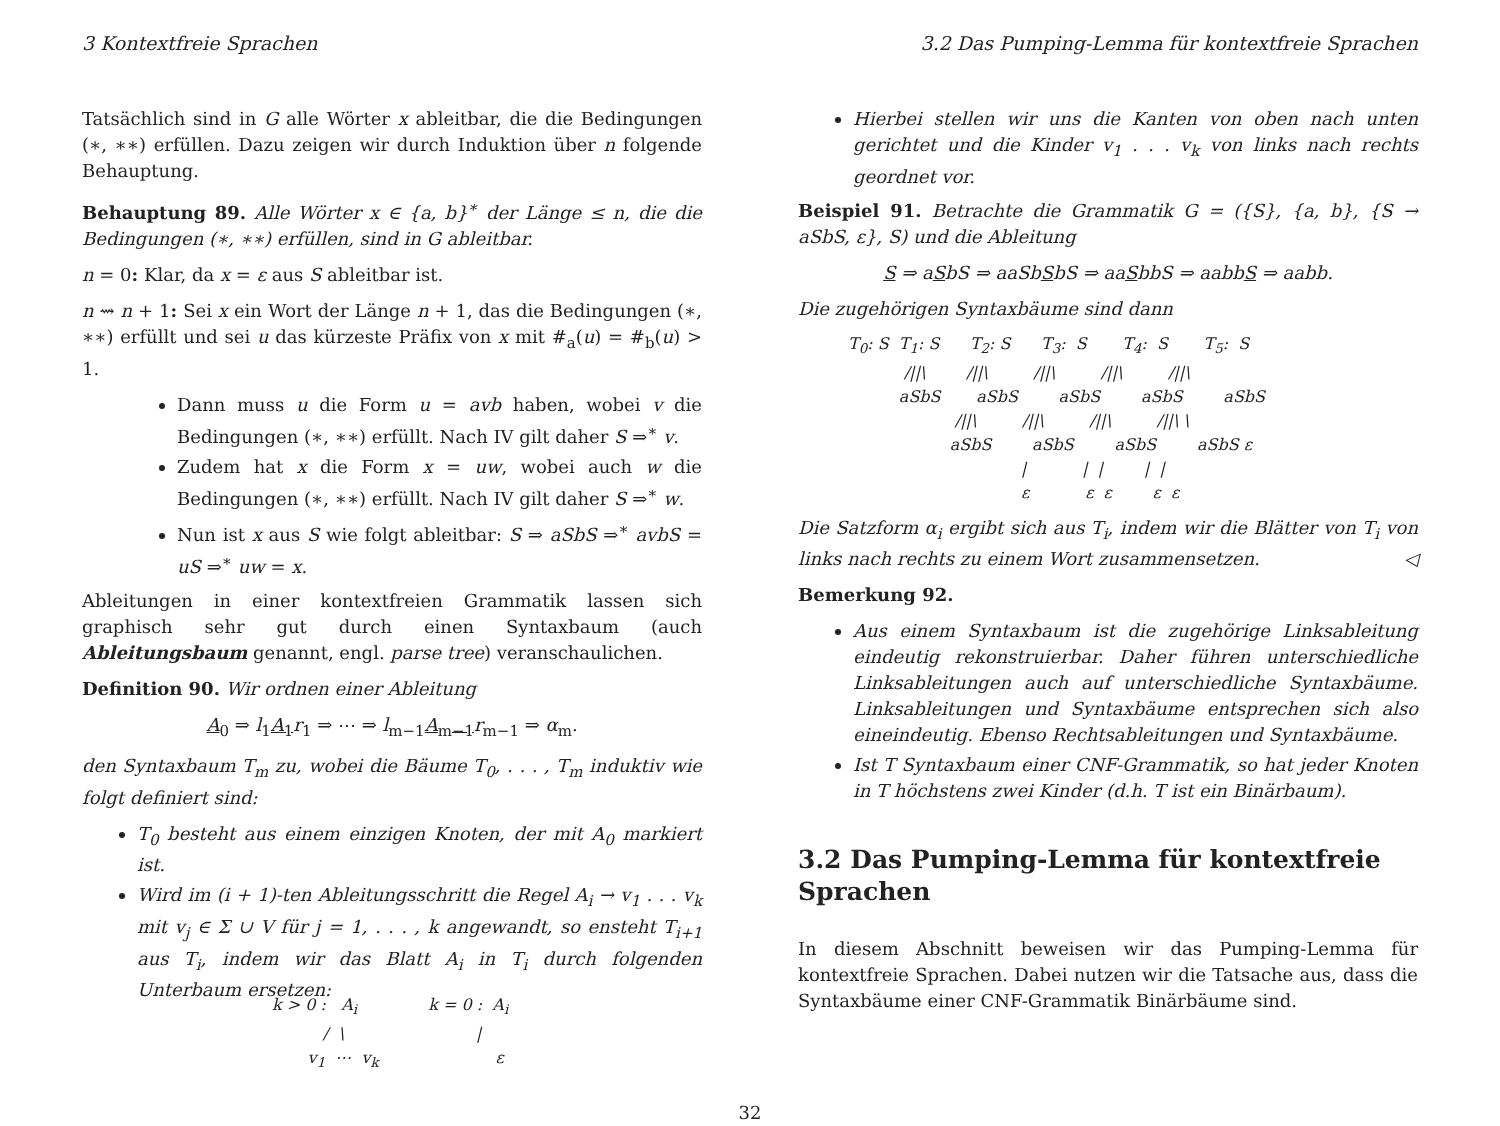3 Kontextfreie Sprachen 3.2 Das Pumping-Lemma für kontextfreie Sprachen
Tatsächlich sind in G alle Wörter x ableitbar, die die Bedingungen (∗, ∗∗) erfüllen. Dazu zeigen wir durch Induktion über n folgende Behauptung.
Behauptung 89. Alle Wörter x ∈ {a, b}<sup>∗</sup> der Länge ≤ n, die die Bedingungen (∗, ∗∗) erfüllen, sind in G ableitbar.
n = 0: Klar, da x = ε aus S ableitbar ist.
n ⇝ n + 1: Sei x ein Wort der Länge n + 1, das die Bedingungen (∗, ∗∗) erfüllt und sei u das kürzeste Präfix von x mit #<sub>a</sub>(u) = #<sub>b</sub>(u) > 1.
Dann muss u die Form u = avb haben, wobei v die Bedingungen (∗, ∗∗) erfüllt. Nach IV gilt daher S ⇒<sup>∗</sup> v.
Zudem hat x die Form x = uw, wobei auch w die Bedingungen (∗, ∗∗) erfüllt. Nach IV gilt daher S ⇒<sup>∗</sup> w.
Nun ist x aus S wie folgt ableitbar: S ⇒ aSbS ⇒<sup>∗</sup> avbS = uS ⇒<sup>∗</sup> uw = x.
Ableitungen in einer kontextfreien Grammatik lassen sich graphisch sehr gut durch einen Syntaxbaum (auch Ableitungsbaum genannt, engl. parse tree) veranschaulichen.
Definition 90. Wir ordnen einer Ableitung
A<sub>0</sub> ⇒ l<sub>1</sub>A<sub>1</sub> r<sub>1</sub> ⇒ ⋯ ⇒ l<sub>m−1</sub>A<sub>m−1</sub> r<sub>m−1</sub> ⇒ α<sub>m</sub>.
den Syntaxbaum T<sub>m</sub> zu, wobei die Bäume T<sub>0</sub>, . . . , T<sub>m</sub> induktiv wie folgt definiert sind:
T<sub>0</sub> besteht aus einem einzigen Knoten, der mit A<sub>0</sub> markiert ist.
Wird im (i + 1)-ten Ableitungsschritt die Regel A<sub>i</sub> → v<sub>1</sub> . . . v<sub>k</sub> mit v<sub>j</sub> ∈ Σ ∪ V für j = 1, . . . , k angewandt, so ensteht T<sub>i+1</sub> aus T<sub>i</sub>, indem wir das Blatt A<sub>i</sub> in T<sub>i</sub> durch folgenden Unterbaum ersetzen:
k > 0 : A<sub>i</sub> k = 0 : A<sub>i</sub> / \ | v<sub>1</sub> ⋯ v<sub>k</sub> ε
Hierbei stellen wir uns die Kanten von oben nach unten gerichtet und die Kinder v<sub>1</sub> . . . v<sub>k</sub> von links nach rechts geordnet vor.
Beispiel 91. Betrachte die Grammatik G = ({S}, {a, b}, {S → aSbS, ε}, S) und die Ableitung
S ⇒ aSbS ⇒ aaSbSbS ⇒ aaSbbS ⇒ aabbS ⇒ aabb.
Die zugehörigen Syntaxbäume sind dann
T<sub>0</sub>: S T<sub>1</sub>: S T<sub>2</sub>: S T<sub>3</sub>: S T<sub>4</sub>: S T<sub>5</sub>: S /||\ /||\ /||\ /||\ /||\ aSbS aSbS aSbS aSbS aSbS /||\ /||\ /||\ /||\ \ aSbS aSbS aSbS aSbS ε | | | | | ε ε ε ε ε
Die Satzform α<sub>i</sub> ergibt sich aus T<sub>i</sub>, indem wir die Blätter von T<sub>i</sub> von links nach rechts zu einem Wort zusammensetzen. ◁
Bemerkung 92.
Aus einem Syntaxbaum ist die zugehörige Linksableitung eindeutig rekonstruierbar. Daher führen unterschiedliche Linksableitungen auch auf unterschiedliche Syntaxbäume. Linksableitungen und Syntaxbäume entsprechen sich also eineindeutig. Ebenso Rechtsableitungen und Syntaxbäume.
Ist T Syntaxbaum einer CNF-Grammatik, so hat jeder Knoten in T höchstens zwei Kinder (d.h. T ist ein Binärbaum).
3.2 Das Pumping-Lemma für kontextfreie Sprachen
In diesem Abschnitt beweisen wir das Pumping-Lemma für kontextfreie Sprachen. Dabei nutzen wir die Tatsache aus, dass die Syntaxbäume einer CNF-Grammatik Binärbäume sind.
32